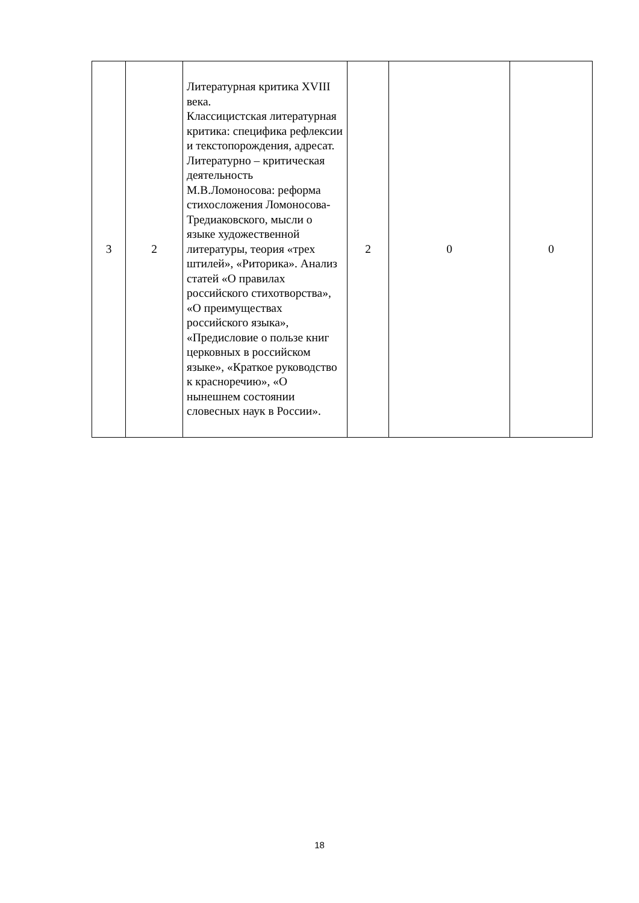| 3 | 2 | Литературная критика XVIII века. Классицистская литературная критика: специфика рефлексии и текстопорождения, адресат. Литературно – критическая деятельность М.В.Ломоносова: реформа стихосложения Ломоносова-Тредиаковского, мысли о языке художественной литературы, теория «трех штилей», «Риторика». Анализ статей «О правилах российского стихотворства», «О преимуществах российского языка», «Предисловие о пользе книг церковных в российском языке», «Краткое руководство к красноречию», «О нынешнем состоянии словесных наук в России». | 2 | 0 | 0 |
18